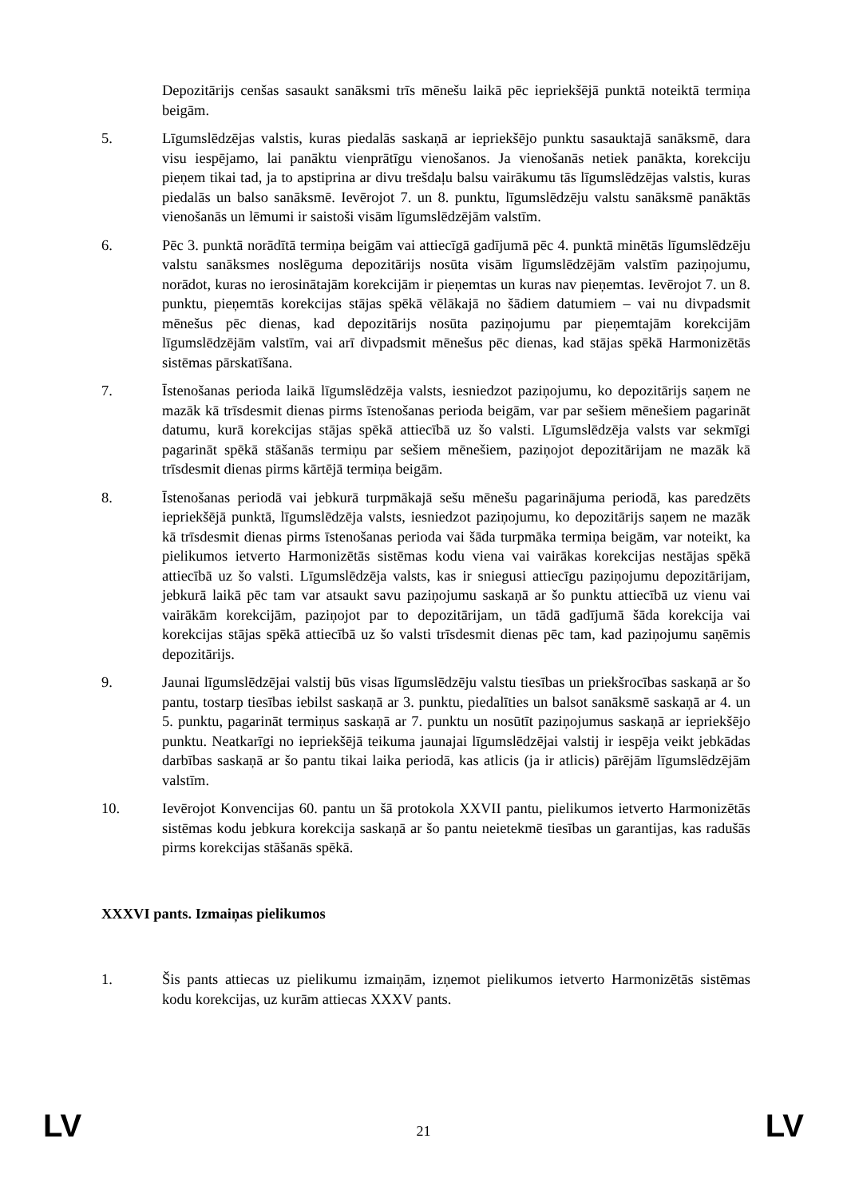Depozitārijs cenšas sasaukt sanāksmi trīs mēnešu laikā pēc iepriekšējā punktā noteiktā termiņa beigām.
5. Līgumslēdzējas valstis, kuras piedalās saskaņā ar iepriekšējo punktu sasauktajā sanāksmē, dara visu iespējamo, lai panāktu vienprātīgu vienošanos. Ja vienošanās netiek panākta, korekciju pieņem tikai tad, ja to apstiprina ar divu trešdaļu balsu vairākumu tās līgumslēdzējas valstis, kuras piedalās un balso sanāksmē. Ievērojot 7. un 8. punktu, līgumslēdzēju valstu sanāksmē panāktās vienošanās un lēmumi ir saistoši visām līgumslēdzējām valstīm.
6. Pēc 3. punktā norādītā termiņa beigām vai attiecīgā gadījumā pēc 4. punktā minētās līgumslēdzēju valstu sanāksmes noslēguma depozitārijs nosūta visām līgumslēdzējām valstīm paziņojumu, norādot, kuras no ierosinātajām korekcijām ir pieņemtas un kuras nav pieņemtas. Ievērojot 7. un 8. punktu, pieņemtās korekcijas stājas spēkā vēlākajā no šādiem datumiem – vai nu divpadsmit mēnešus pēc dienas, kad depozitārijs nosūta paziņojumu par pieņemtajām korekcijām līgumslēdzējām valstīm, vai arī divpadsmit mēnešus pēc dienas, kad stājas spēkā Harmonizētās sistēmas pārskatīšana.
7. Īstenošanas perioda laikā līgumslēdzēja valsts, iesniedzot paziņojumu, ko depozitārijs saņem ne mazāk kā trīsdesmit dienas pirms īstenošanas perioda beigām, var par sešiem mēnešiem pagarināt datumu, kurā korekcijas stājas spēkā attiecībā uz šo valsti. Līgumslēdzēja valsts var sekmīgi pagarināt spēkā stāšanās termiņu par sešiem mēnešiem, paziņojot depozitārijam ne mazāk kā trīsdesmit dienas pirms kārtējā termiņa beigām.
8. Īstenošanas periodā vai jebkurā turpmākajā sešu mēnešu pagarinājuma periodā, kas paredzēts iepriekšējā punktā, līgumslēdzēja valsts, iesniedzot paziņojumu, ko depozitārijs saņem ne mazāk kā trīsdesmit dienas pirms īstenošanas perioda vai šāda turpmāka termiņa beigām, var noteikt, ka pielikumos ietverto Harmonizētās sistēmas kodu viena vai vairākas korekcijas nestājas spēkā attiecībā uz šo valsti. Līgumslēdzēja valsts, kas ir sniegusi attiecīgu paziņojumu depozitārijam, jebkurā laikā pēc tam var atsaukt savu paziņojumu saskaņā ar šo punktu attiecībā uz vienu vai vairākām korekcijām, paziņojot par to depozitārijam, un tādā gadījumā šāda korekcija vai korekcijas stājas spēkā attiecībā uz šo valsti trīsdesmit dienas pēc tam, kad paziņojumu saņēmis depozitārijs.
9. Jaunai līgumslēdzējai valstij būs visas līgumslēdzēju valstu tiesības un priekšrocības saskaņā ar šo pantu, tostarp tiesības iebilst saskaņā ar 3. punktu, piedalīties un balsot sanāksmē saskaņā ar 4. un 5. punktu, pagarināt termiņus saskaņā ar 7. punktu un nosūtīt paziņojumus saskaņā ar iepriekšējo punktu. Neatkarīgi no iepriekšējā teikuma jaunajai līgumslēdzējai valstij ir iespēja veikt jebkādas darbības saskaņā ar šo pantu tikai laika periodā, kas atlicis (ja ir atlicis) pārējām līgumslēdzējām valstīm.
10. Ievērojot Konvencijas 60. pantu un šā protokola XXVII pantu, pielikumos ietverto Harmonizētās sistēmas kodu jebkura korekcija saskaņā ar šo pantu neietekmē tiesības un garantijas, kas radušās pirms korekcijas stāšanās spēkā.
XXXVI pants. Izmaiņas pielikumos
1. Šis pants attiecas uz pielikumu izmaiņām, izņemot pielikumos ietverto Harmonizētās sistēmas kodu korekcijas, uz kurām attiecas XXXV pants.
LV 21 LV